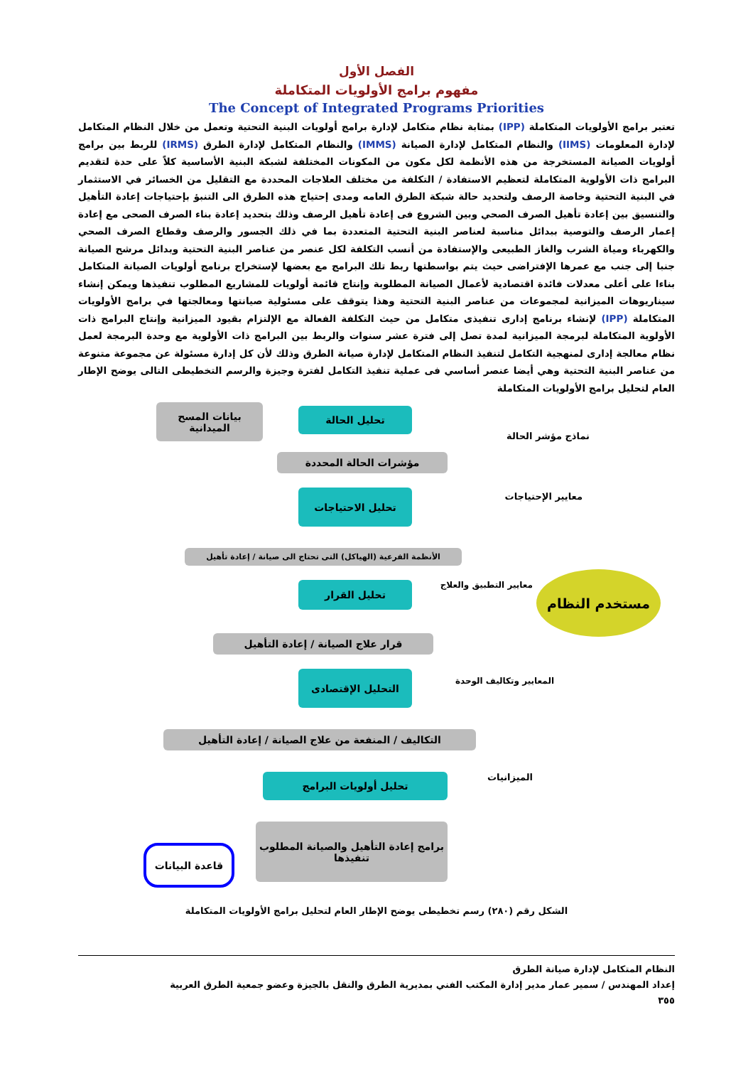الفصل الأول
مفهوم برامج الأولويات المتكاملة
The Concept of Integrated Programs Priorities
تعتبر برامج الأولويات المتكاملة (IPP) بمثابة نظام متكامل لإدارة برامج أولويات البنية التحتية وتعمل من خلال النظام المتكامل لإدارة المعلومات (IIMS) والنظام المتكامل لإدارة الصيانة (IMMS) والنظام المتكامل لإدارة الطرق (IRMS) للربط بين برامج أولويات الصيانة المستخرجة من هذه الأنظمة لكل مكون من المكونات المختلفة لشبكة البنية الأساسية كلاً على حدة لتقديم البرامج ذات الأولوية المتكاملة لتعظيم الاستفادة / التكلفة من مختلف العلاجات المحددة مع التقليل من الخسائر في الاستثمار في البنية التحتية وخاصة الرصف ولتحديد حالة شبكة الطرق العامه ومدى إحتياج هذه الطرق الى التنبؤ بإحتياجات إعادة التأهيل والتنسيق بين إعادة تأهيل الصرف الصحي وبين الشروع فى إعادة تأهيل الرصف وذلك بتحديد إعادة بناء الصرف الصحى مع إعادة إعمار الرصف والتوصية ببدائل مناسبة لعناصر البنية التحتية المتعددة بما في ذلك الجسور والرصف وقطاع الصرف الصحي والكهرباء ومياة الشرب والغاز الطبيعى والإستفادة من أنسب التكلفة لكل عنصر من عناصر البنية التحتية وبدائل مرشح الصيانة جنبا إلى جنب مع عمرها الإفتراضى حيث يتم بواسطتها ربط تلك البرامج مع بعضها لإستخراج برنامج أولويات الصيانة المتكامل بناءا على أعلى معدلات فائدة اقتصادية لأعمال الصيانة المطلوبة وإنتاج قائمة أولويات للمشاريع المطلوب تنفيذها ويمكن إنشاء سيناريوهات الميزانية لمجموعات من عناصر البنية التحتية وهذا يتوقف على مسئولية صيانتها ومعالجتها في برامج الأولويات المتكاملة (IPP) لإنشاء برنامج إدارى تنفيذى متكامل من حيث التكلفة الفعالة مع الإلتزام بقيود الميزانية وإنتاج البرامج ذات الأولوية المتكاملة لبرمجة الميزانية لمدة تصل إلى فترة عشر سنوات والربط بين البرامج ذات الأولوية مع وحدة البرمجة لعمل نظام معالجة إدارى لمنهجية التكامل لتنفيذ النظام المتكامل لإدارة صيانة الطرق وذلك لأن كل إدارة مسئولة عن مجموعة متنوعة من عناصر البنية التحتية وهي أيضا عنصر أساسي فى عملية تنفيذ التكامل لفترة وجيزة والرسم التخطيطى التالى يوضح الإطار العام لتحليل برامج الأولويات المتكاملة
بيانات المسح الميدانية
تحليل الحالة
نماذج مؤشر الحالة
مؤشرات الحالة المحددة
تحليل الاحتياجات معايير الإحتياجات
الأنظمة الفرعية (الهياكل) التى تحتاج الى صيانة / إعادة تأهيل
تحليل القرار معايير التطبيق والعلاج مستخدم النظام
قرار علاج الصيانة / إعادة التأهيل
التحليل الإقتصادى
المعايير وتكاليف الوحدة
التكاليف / المنفعة من علاج الصيانة / إعادة التأهيل
تحليل أولويات البرامج الميزانيات
برامج إعادة التأهيل والصيانة المطلوب تنفيذها
قاعدة البيانات
الشكل رقم (٢٨٠) رسم تخطيطى يوضح الإطار العام لتحليل برامج الأولويات المتكاملة
النظام المتكامل لإدارة صيانة الطرق
إعداد المهندس / سمير عمار مدير إدارة المكتب الفني بمديرية الطرق والنقل بالجيزة وعضو جمعية الطرق العربية
٣٥٥